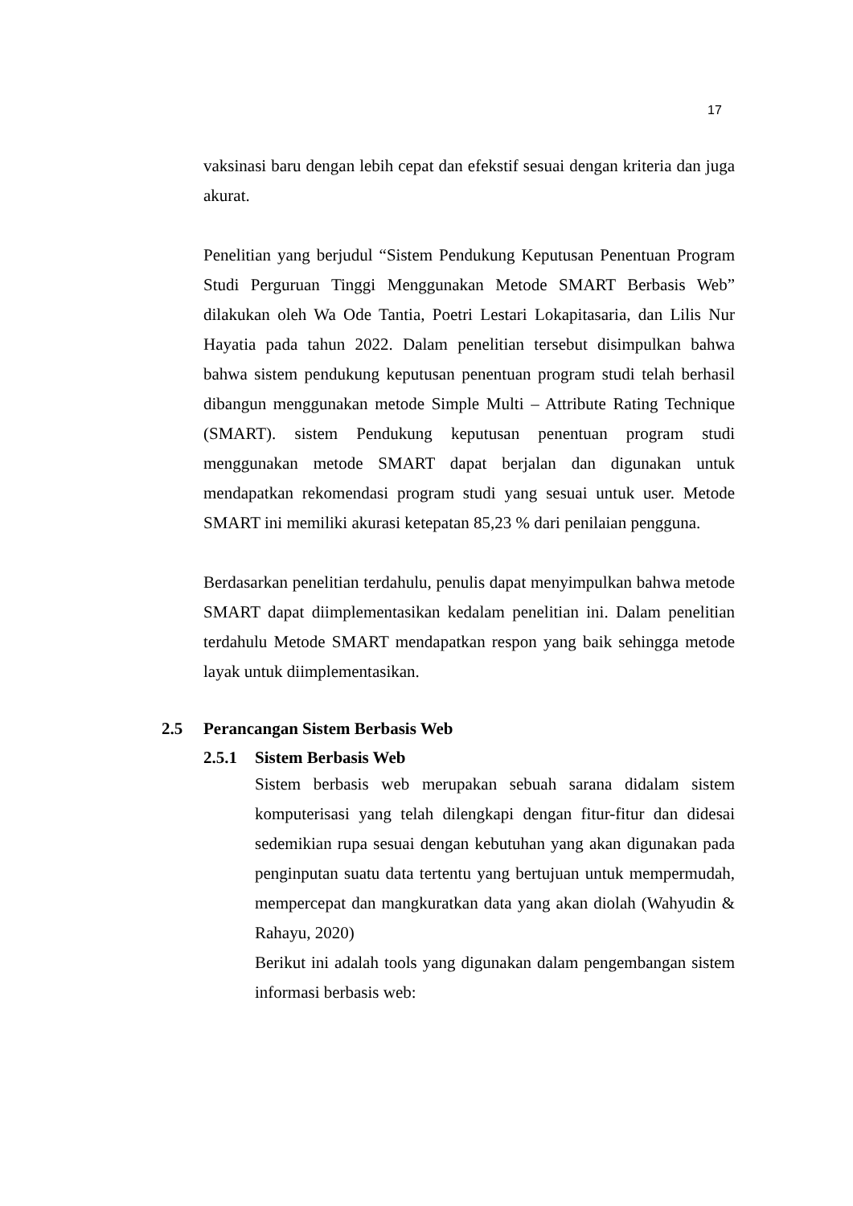17
vaksinasi baru dengan lebih cepat dan efekstif sesuai dengan kriteria dan juga akurat.
Penelitian yang berjudul “Sistem Pendukung Keputusan Penentuan Program Studi Perguruan Tinggi Menggunakan Metode SMART Berbasis Web” dilakukan oleh Wa Ode Tantia, Poetri Lestari Lokapitasaria, dan Lilis Nur Hayatia pada tahun 2022. Dalam penelitian tersebut disimpulkan bahwa bahwa sistem pendukung keputusan penentuan program studi telah berhasil dibangun menggunakan metode Simple Multi – Attribute Rating Technique (SMART). sistem Pendukung keputusan penentuan program studi menggunakan metode SMART dapat berjalan dan digunakan untuk mendapatkan rekomendasi program studi yang sesuai untuk user. Metode SMART ini memiliki akurasi ketepatan 85,23 % dari penilaian pengguna.
Berdasarkan penelitian terdahulu, penulis dapat menyimpulkan bahwa metode SMART dapat diimplementasikan kedalam penelitian ini. Dalam penelitian terdahulu Metode SMART mendapatkan respon yang baik sehingga metode layak untuk diimplementasikan.
2.5 Perancangan Sistem Berbasis Web
2.5.1 Sistem Berbasis Web
Sistem berbasis web merupakan sebuah sarana didalam sistem komputerisasi yang telah dilengkapi dengan fitur-fitur dan didesai sedemikian rupa sesuai dengan kebutuhan yang akan digunakan pada penginputan suatu data tertentu yang bertujuan untuk mempermudah, mempercepat dan mangkuratkan data yang akan diolah (Wahyudin & Rahayu, 2020)
Berikut ini adalah tools yang digunakan dalam pengembangan sistem informasi berbasis web: